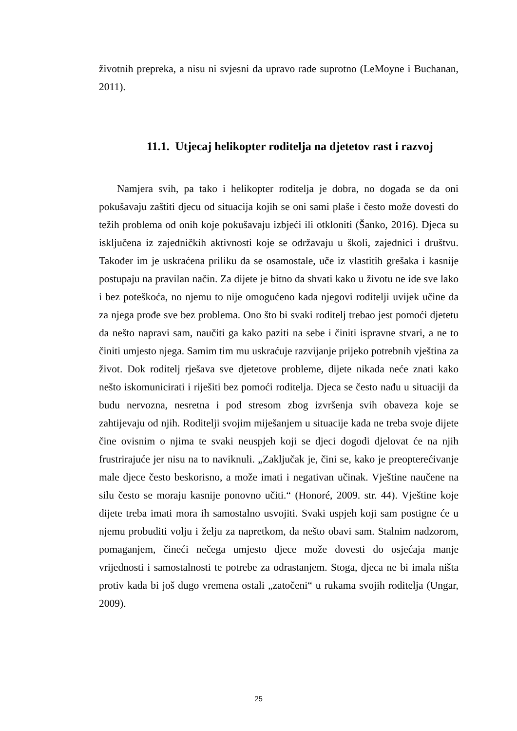životnih prepreka, a nisu ni svjesni da upravo rade suprotno (LeMoyne i Buchanan, 2011).
11.1. Utjecaj helikopter roditelja na djetetov rast i razvoj
Namjera svih, pa tako i helikopter roditelja je dobra, no događa se da oni pokušavaju zaštiti djecu od situacija kojih se oni sami plaše i često može dovesti do težih problema od onih koje pokušavaju izbjeći ili otkloniti (Šanko, 2016). Djeca su isključena iz zajedničkih aktivnosti koje se održavaju u školi, zajednici i društvu. Također im je uskraćena priliku da se osamostale, uče iz vlastitih grešaka i kasnije postupaju na pravilan način. Za dijete je bitno da shvati kako u životu ne ide sve lako i bez poteškoća, no njemu to nije omogućeno kada njegovi roditelji uvijek učine da za njega prođe sve bez problema. Ono što bi svaki roditelj trebao jest pomoći djetetu da nešto napravi sam, naučiti ga kako paziti na sebe i činiti ispravne stvari, a ne to činiti umjesto njega. Samim tim mu uskraćuje razvijanje prijeko potrebnih vještina za život. Dok roditelj rješava sve djetetove probleme, dijete nikada neće znati kako nešto iskomunicirati i riješiti bez pomoći roditelja. Djeca se često nađu u situaciji da budu nervozna, nesretna i pod stresom zbog izvršenja svih obaveza koje se zahtijevaju od njih. Roditelji svojim miješanjem u situacije kada ne treba svoje dijete čine ovisnim o njima te svaki neuspjeh koji se djeci dogodi djelovat će na njih frustrirajuće jer nisu na to naviknuli. „Zaključak je, čini se, kako je preopterećivanje male djece često beskorisno, a može imati i negativan učinak. Vještine naučene na silu često se moraju kasnije ponovno učiti.“ (Honoré, 2009. str. 44). Vještine koje dijete treba imati mora ih samostalno usvojiti. Svaki uspjeh koji sam postigne će u njemu probuditi volju i želju za napretkom, da nešto obavi sam. Stalnim nadzorom, pomaganjem, čineći nečega umjesto djece može dovesti do osjećaja manje vrijednosti i samostalnosti te potrebe za odrastanjem. Stoga, djeca ne bi imala ništa protiv kada bi još dugo vremena ostali „zatočeni“ u rukama svojih roditelja (Ungar, 2009).
25